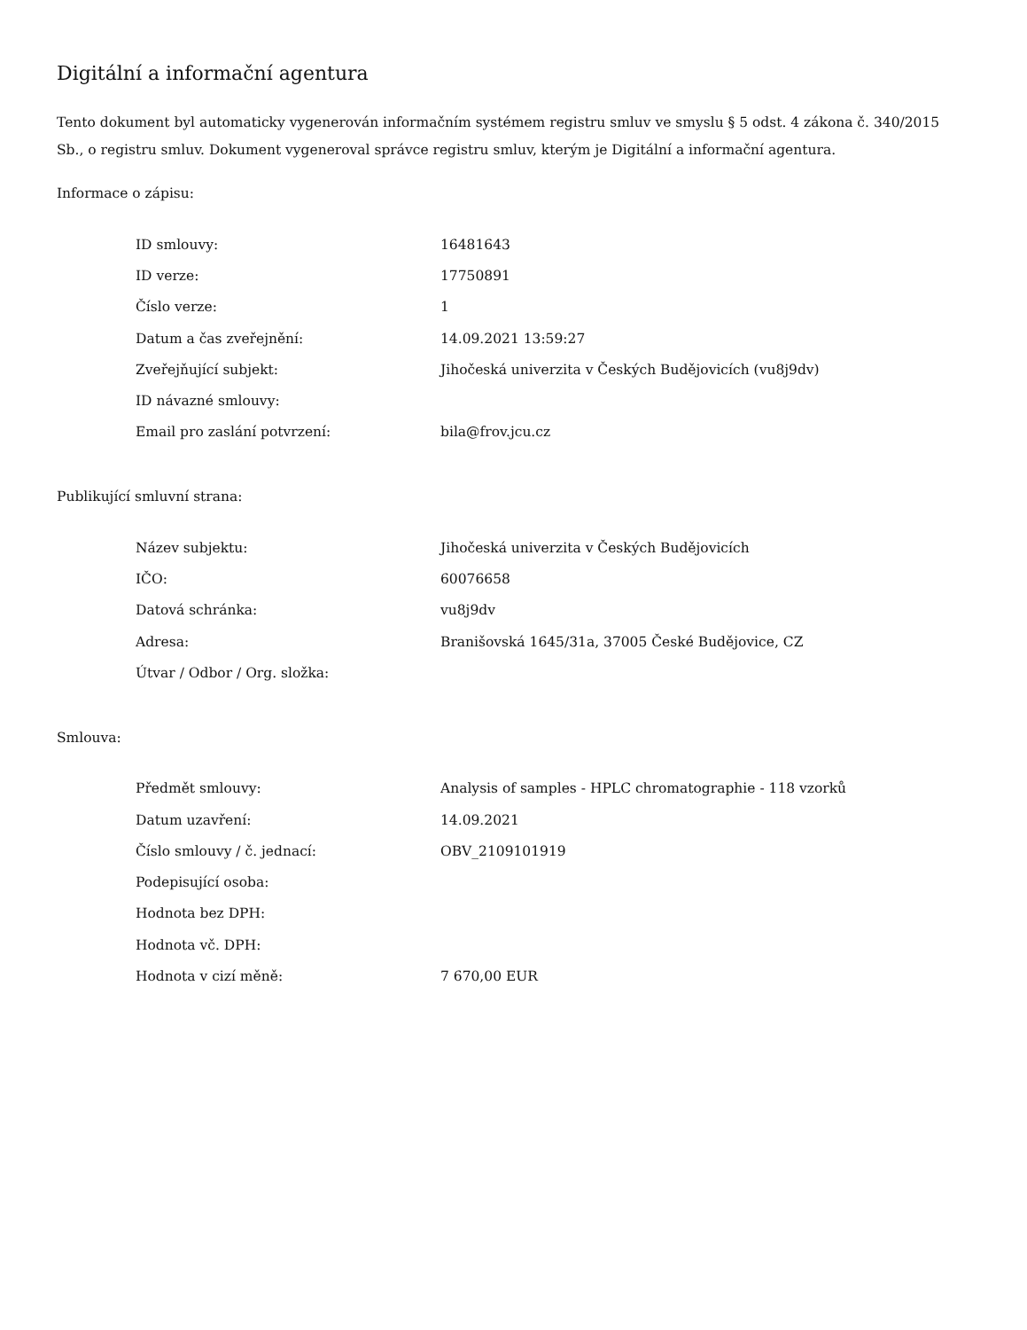Digitální a informační agentura
Tento dokument byl automaticky vygenerován informačním systémem registru smluv ve smyslu § 5 odst. 4 zákona č. 340/2015 Sb., o registru smluv. Dokument vygeneroval správce registru smluv, kterým je Digitální a informační agentura.
Informace o zápisu:
| ID smlouvy: | 16481643 |
| ID verze: | 17750891 |
| Číslo verze: | 1 |
| Datum a čas zveřejnění: | 14.09.2021 13:59:27 |
| Zveřejňující subjekt: | Jihočeská univerzita v Českých Budějovicích (vu8j9dv) |
| ID návazné smlouvy: | |
| Email pro zaslání potvrzení: | bila@frov.jcu.cz |
Publikující smluvní strana:
| Název subjektu: | Jihočeská univerzita v Českých Budějovicích |
| IČO: | 60076658 |
| Datová schránka: | vu8j9dv |
| Adresa: | Branišovská 1645/31a, 37005 České Budějovice, CZ |
| Útvar / Odbor / Org. složka: | |
Smlouva:
| Předmět smlouvy: | Analysis of samples - HPLC chromatographie - 118 vzorků |
| Datum uzavření: | 14.09.2021 |
| Číslo smlouvy / č. jednací: | OBV_2109101919 |
| Podepisující osoba: | |
| Hodnota bez DPH: | |
| Hodnota vč. DPH: | |
| Hodnota v cizí měně: | 7 670,00 EUR |